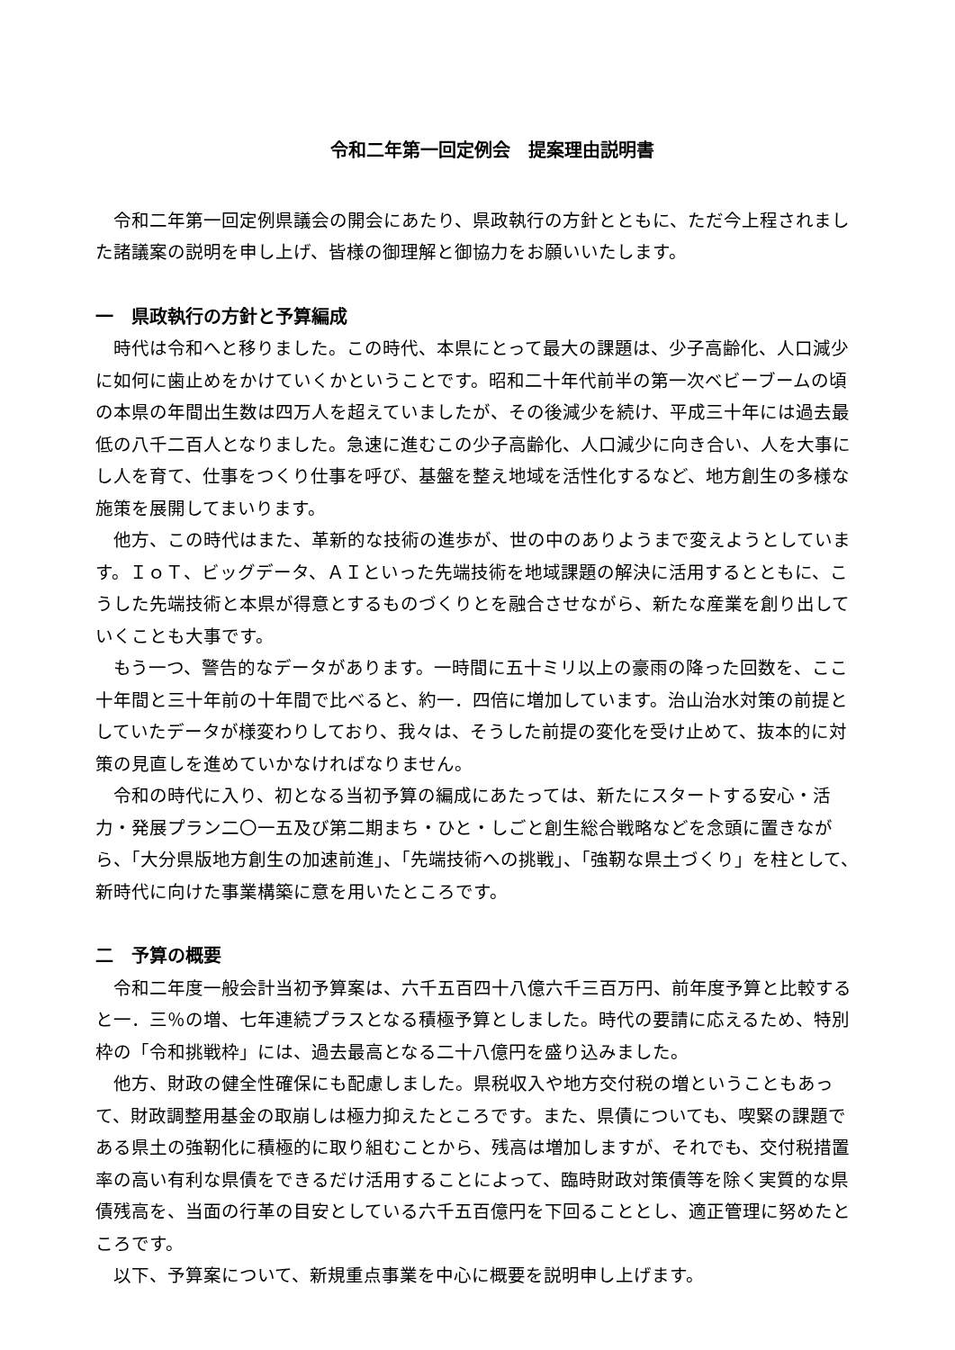令和二年第一回定例会　提案理由説明書
令和二年第一回定例県議会の開会にあたり、県政執行の方針とともに、ただ今上程されました諸議案の説明を申し上げ、皆様の御理解と御協力をお願いいたします。
一　県政執行の方針と予算編成
時代は令和へと移りました。この時代、本県にとって最大の課題は、少子高齢化、人口減少に如何に歯止めをかけていくかということです。昭和二十年代前半の第一次ベビーブームの頃の本県の年間出生数は四万人を超えていましたが、その後減少を続け、平成三十年には過去最低の八千二百人となりました。急速に進むこの少子高齢化、人口減少に向き合い、人を大事にし人を育て、仕事をつくり仕事を呼び、基盤を整え地域を活性化するなど、地方創生の多様な施策を展開してまいります。
他方、この時代はまた、革新的な技術の進歩が、世の中のありようまで変えようとしています。ＩｏＴ、ビッグデータ、ＡＩといった先端技術を地域課題の解決に活用するとともに、こうした先端技術と本県が得意とするものづくりとを融合させながら、新たな産業を創り出していくことも大事です。
もう一つ、警告的なデータがあります。一時間に五十ミリ以上の豪雨の降った回数を、ここ十年間と三十年前の十年間で比べると、約一．四倍に増加しています。治山治水対策の前提としていたデータが様変わりしており、我々は、そうした前提の変化を受け止めて、抜本的に対策の見直しを進めていかなければなりません。
令和の時代に入り、初となる当初予算の編成にあたっては、新たにスタートする安心・活力・発展プラン二〇一五及び第二期まち・ひと・しごと創生総合戦略などを念頭に置きながら、「大分県版地方創生の加速前進」、「先端技術への挑戦」、「強靭な県土づくり」を柱として、新時代に向けた事業構築に意を用いたところです。
二　予算の概要
令和二年度一般会計当初予算案は、六千五百四十八億六千三百万円、前年度予算と比較すると一．三％の増、七年連続プラスとなる積極予算としました。時代の要請に応えるため、特別枠の「令和挑戦枠」には、過去最高となる二十八億円を盛り込みました。
他方、財政の健全性確保にも配慮しました。県税収入や地方交付税の増ということもあって、財政調整用基金の取崩しは極力抑えたところです。また、県債についても、喫緊の課題である県土の強靭化に積極的に取り組むことから、残高は増加しますが、それでも、交付税措置率の高い有利な県債をできるだけ活用することによって、臨時財政対策債等を除く実質的な県債残高を、当面の行革の目安としている六千五百億円を下回ることとし、適正管理に努めたところです。
以下、予算案について、新規重点事業を中心に概要を説明申し上げます。